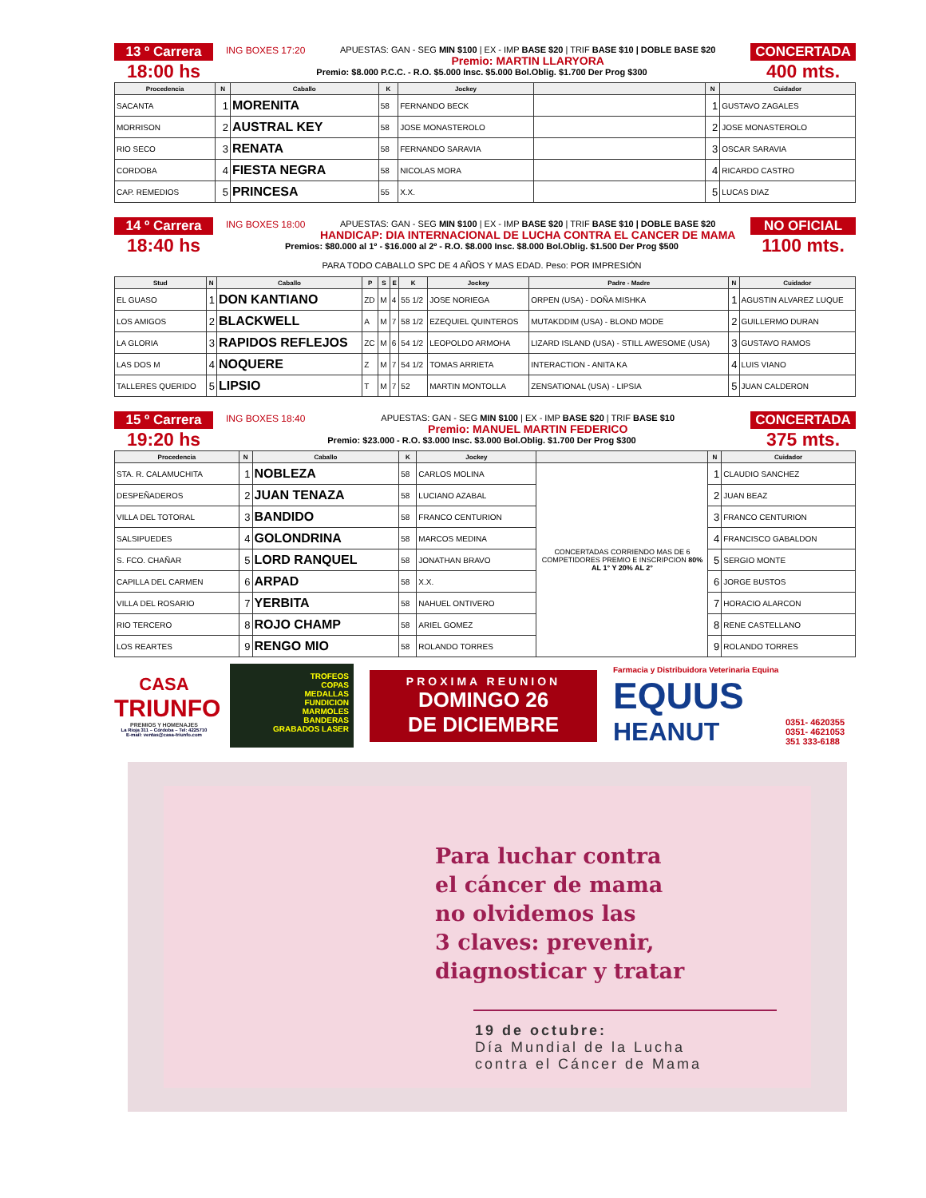13 º Carrera
18:00 hs
ING BOXES 17:20 APUESTAS: GAN - SEG MIN $100 | EX - IMP BASE $20 | TRIF BASE $10 | DOBLE BASE $20
Premio: MARTIN LLARYORA
Premio: $8.000 P.C.C. - R.O. $5.000 Insc. $5.000 Bol.Oblig. $1.700 Der Prog $300
CONCERTADA
400 mts.
| Procedencia | N | Caballo | K | Jockey | | N | Cuidador |
| --- | --- | --- | --- | --- | --- | --- | --- |
| SACANTA | 1 | MORENITA | 58 | FERNANDO BECK | | 1 | GUSTAVO ZAGALES |
| MORRISON | 2 | AUSTRAL KEY | 58 | JOSE MONASTEROLO | | 2 | JOSE MONASTEROLO |
| RIO SECO | 3 | RENATA | 58 | FERNANDO SARAVIA | | 3 | OSCAR SARAVIA |
| CORDOBA | 4 | FIESTA NEGRA | 58 | NICOLAS MORA | | 4 | RICARDO CASTRO |
| CAP. REMEDIOS | 5 | PRINCESA | 55 | X.X. | | 5 | LUCAS DIAZ |
14 º Carrera
18:40 hs
ING BOXES 18:00 APUESTAS: GAN - SEG MIN $100 | EX - IMP BASE $20 | TRIF BASE $10 | DOBLE BASE $20
HANDICAP: DIA INTERNACIONAL DE LUCHA CONTRA EL CANCER DE MAMA
Premios: $80.000 al 1º - $16.000 al 2º - R.O. $8.000 Insc. $8.000 Bol.Oblig. $1.500 Der Prog $500
PARA TODO CABALLO SPC DE 4 AÑOS Y MAS EDAD. Peso: POR IMPRESIÓN
NO OFICIAL
1100 mts.
| Stud | N | Caballo | P | S | E | K | Jockey | Padre - Madre | N | Cuidador |
| --- | --- | --- | --- | --- | --- | --- | --- | --- | --- | --- |
| EL GUASO | 1 | DON KANTIANO | ZD | M | 4 | 55 1/2 | JOSE NORIEGA | ORPEN (USA) - DOÑA MISHKA | 1 | AGUSTIN ALVAREZ LUQUE |
| LOS AMIGOS | 2 | BLACKWELL | A | M | 7 | 58 1/2 | EZEQUIEL QUINTEROS | MUTAKDDIM (USA) - BLOND MODE | 2 | GUILLERMO DURAN |
| LA GLORIA | 3 | RAPIDOS REFLEJOS | ZC | M | 6 | 54 1/2 | LEOPOLDO ARMOHA | LIZARD ISLAND (USA) - STILL AWESOME (USA) | 3 | GUSTAVO RAMOS |
| LAS DOS M | 4 | NOQUERE | Z | M | 7 | 54 1/2 | TOMAS ARRIETA | INTERACTION - ANITA KA | 4 | LUIS VIANO |
| TALLERES QUERIDO | 5 | LIPSIO | T | M | 7 | 52 | MARTIN MONTOLLA | ZENSATIONAL (USA) - LIPSIA | 5 | JUAN CALDERON |
15 º Carrera
19:20 hs
ING BOXES 18:40 APUESTAS: GAN - SEG MIN $100 | EX - IMP BASE $20 | TRIF BASE $10
Premio: MANUEL MARTIN FEDERICO
Premio: $23.000 - R.O. $3.000 Insc. $3.000 Bol.Oblig. $1.700 Der Prog $300
CONCERTADA
375 mts.
| Procedencia | N | Caballo | K | Jockey | | N | Cuidador |
| --- | --- | --- | --- | --- | --- | --- | --- |
| STA. R. CALAMUCHITA | 1 | NOBLEZA | 58 | CARLOS MOLINA | CONCERTADAS CORRIENDO MAS DE 6 COMPETIDORES PREMIO E INSCRIPCION 80% AL 1° Y 20% AL 2° | 1 | CLAUDIO SANCHEZ |
| DESPEÑADEROS | 2 | JUAN TENAZA | 58 | LUCIANO AZABAL | | 2 | JUAN BEAZ |
| VILLA DEL TOTORAL | 3 | BANDIDO | 58 | FRANCO CENTURION | | 3 | FRANCO CENTURION |
| SALSIPUEDES | 4 | GOLONDRINA | 58 | MARCOS MEDINA | | 4 | FRANCISCO GABALDON |
| S. FCO. CHAÑAR | 5 | LORD RANQUEL | 58 | JONATHAN BRAVO | | 5 | SERGIO MONTE |
| CAPILLA DEL CARMEN | 6 | ARPAD | 58 | X.X. | | 6 | JORGE BUSTOS |
| VILLA DEL ROSARIO | 7 | YERBITA | 58 | NAHUEL ONTIVERO | | 7 | HORACIO ALARCON |
| RIO TERCERO | 8 | ROJO CHAMP | 58 | ARIEL GOMEZ | | 8 | RENE CASTELLANO |
| LOS REARTES | 9 | RENGO MIO | 58 | ROLANDO TORRES | | 9 | ROLANDO TORRES |
CASA
TRIUNFO
PREMIOS Y HOMENAJES
La Rioja 311 – Córdoba – Tel: 4225710
E-mail: ventas@casa-triunfo.com
TROFEOS
COPAS
MEDALLAS
FUNDICION
MARMOLES
BANDERAS
GRABADOS LASER
PROXIMA REUNION
DOMINGO 26
DE DICIEMBRE
Farmacia y Distribuidora Veterinaria Equina
EQUUS
HEANUT 0351- 4620355
0351- 4621053
351 333-6188
Para luchar contra
el cáncer de mama
no olvidemos las
3 claves: prevenir,
diagnosticar y tratar
19 de octubre:
Día Mundial de la Lucha
contra el Cáncer de Mama